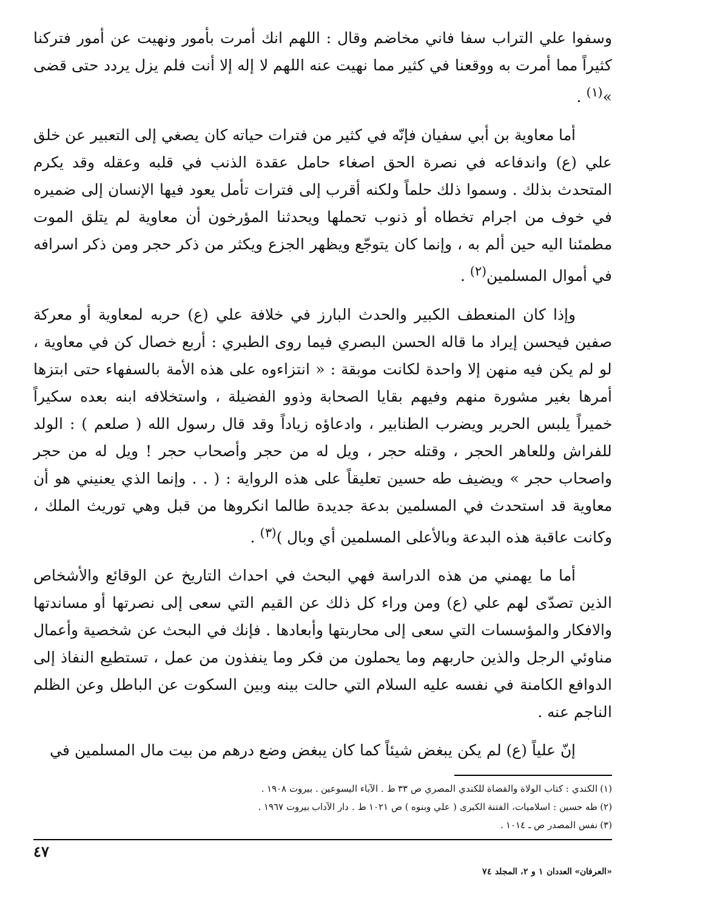وسفوا علي التراب سفا فاني مخاضم وقال : اللهم انك أمرت بأمور ونهيت عن أمور فتركنا كثيراً مما أمرت به ووقعنا في كثير مما نهيت عنه اللهم لا إله إلا أنت فلم يزل يردد حتى قضى »<sup>(١)</sup> .
أما معاوية بن أبي سفيان فإنّه في كثير من فترات حياته كان يصغي إلى التعبير عن خلق علي (ع) واندفاعه في نصرة الحق اصغاء حامل عقدة الذنب في قلبه وعقله وقد يكرم المتحدث بذلك . وسموا ذلك حلماً ولكنه أقرب إلى فترات تأمل يعود فيها الإنسان إلى ضميره في خوف من اجرام تخطاه أو ذنوب تحملها ويحدثنا المؤرخون أن معاوية لم يتلق الموت مطمئنا اليه حين ألم به ، وإنما كان يتوجّع ويظهر الجزع ويكثر من ذكر حجر ومن ذكر اسرافه في أموال المسلمين<sup>(٢)</sup> .
وإذا كان المنعطف الكبير والحدث البارز في خلافة علي (ع) حربه لمعاوية أو معركة صفين فيحسن إيراد ما قاله الحسن البصري فيما روى الطبري : أربع خصال كن في معاوية ، لو لم يكن فيه منهن إلا واحدة لكانت موبقة : « انتزاءوه على هذه الأمة بالسفهاء حتى ابتزها أمرها بغير مشورة منهم وفيهم بقايا الصحابة وذوو الفضيلة ، واستخلافه ابنه بعده سكيراً خميراً يلبس الحرير ويضرب الطنابير ، وادعاؤه زياداً وقد قال رسول الله ( صلعم ) : الولد للفراش وللعاهر الحجر ، وقتله حجر ، ويل له من حجر وأصحاب حجر ! ويل له من حجر واصحاب حجر » ويضيف طه حسين تعليقاً على هذه الرواية : ( . . وإنما الذي يعنيني هو أن معاوية قد استحدث في المسلمين بدعة جديدة طالما انكروها من قبل وهي توريث الملك ، وكانت عاقبة هذه البدعة وبالأعلى المسلمين أي وبال )<sup>(٣)</sup> .
أما ما يهمني من هذه الدراسة فهي البحث في احداث التاريخ عن الوقائع والأشخاص الذين تصدّى لهم علي (ع) ومن وراء كل ذلك عن القيم التي سعى إلى نصرتها أو مساندتها والافكار والمؤسسات التي سعى إلى محاربتها وأبعادها . فإنك في البحث عن شخصية وأعمال مناوئي الرجل والذين حاربهم وما يحملون من فكر وما ينفذون من عمل ، تستطيع النفاذ إلى الدوافع الكامنة في نفسه عليه السلام التي حالت بينه وبين السكوت عن الباطل وعن الظلم الناجم عنه .
إنّ علياً (ع) لم يكن يبغض شيئاً كما كان يبغض وضع درهم من بيت مال المسلمين في
(١) الكندي : كتاب الولاة والقضاة للكندي المصري ص ٣٣ ط . الآباء اليسوعين . بيروت ١٩٠٨ .
(٢) طه حسين : اسلاميات، الفتنة الكبرى ( علي وبنوه ) ص ١٠٢١ ط . دار الآداب بيروت ١٩٦٧ .
(٣) نفس المصدر ص ـ ١٠١٤ .
٤٧
«العرفان» العددان ١ و ٢، المجلد ٧٤